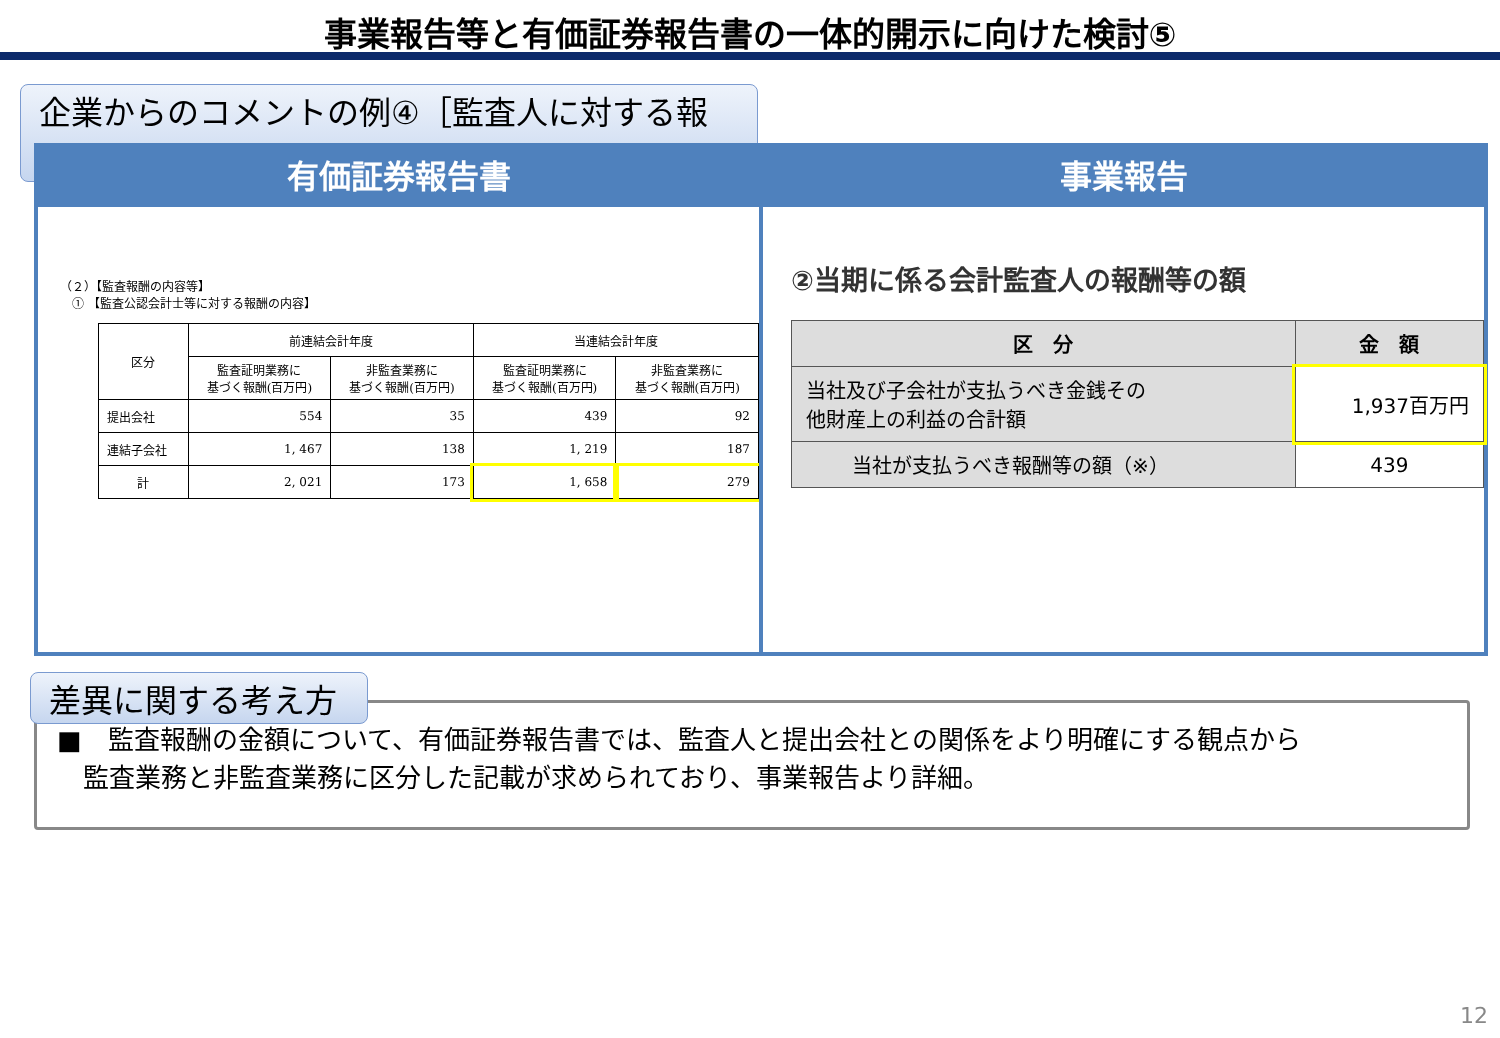事業報告等と有価証券報告書の一体的開示に向けた検討⑤
企業からのコメントの例④［監査人に対する報酬］
有価証券報告書
（２）【監査報酬の内容等】
　① 【監査公認会計士等に対する報酬の内容】
| 区分 | 前連結会計年度 | | 当連結会計年度 | |
| --- | --- | --- | --- | --- |
| | 監査証明業務に 基づく報酬(百万円) | 非監査業務に 基づく報酬(百万円) | 監査証明業務に 基づく報酬(百万円) | 非監査業務に 基づく報酬(百万円) |
| 提出会社 | 554 | 35 | 439 | 92 |
| 連結子会社 | 1, 467 | 138 | 1, 219 | 187 |
| 計 | 2, 021 | 173 | 1, 658 | 279 |
事業報告
②当期に係る会計監査人の報酬等の額
| 区 分 | 金 額 |
| --- | --- |
| 当社及び子会社が支払うべき金銭その 他財産上の利益の合計額 | 1,937百万円 |
| 当社が支払うべき報酬等の額（※） | 439 |
■　監査報酬の金額について、有価証券報告書では、監査人と提出会社との関係をより明確にする観点から
　監査業務と非監査業務に区分した記載が求められており、事業報告より詳細。
差異に関する考え方
12